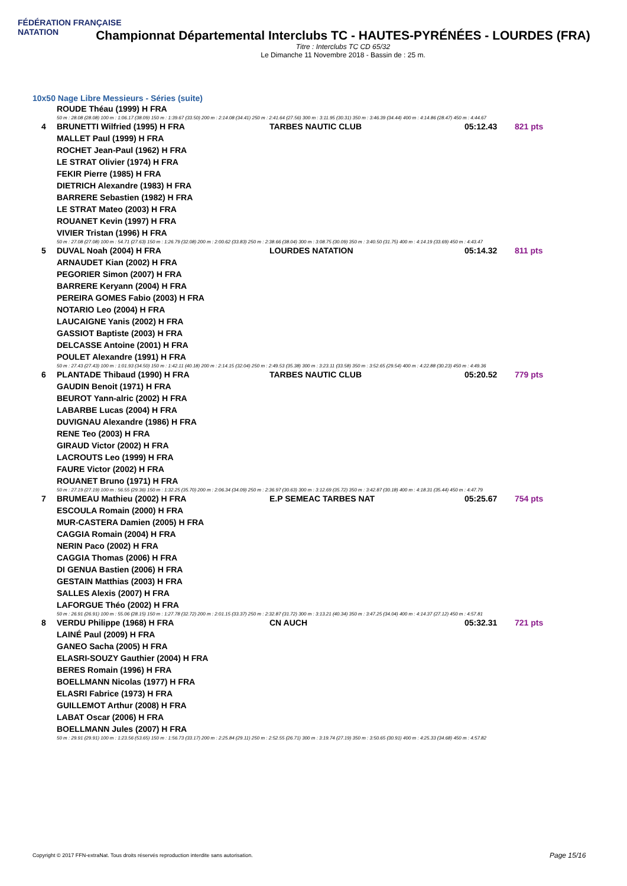FÉDÉRATION FRANÇAISE
NATATION
Championnat Départemental Interclubs TC - HAUTES-PYRÉNÉES - LOURDES (FRA)
Titre : Interclubs TC CD 65/32
Le Dimanche 11 Novembre 2018 - Bassin de : 25 m.
10x50 Nage Libre Messieurs - Séries (suite)
| | ROUDE Théau (1999) H FRA | | | |
| 50 m : 28.08 (28.08) 100 m : 1:06.17 (38.09) 150 m : 1:39.67 (33.50) 200 m : 2:14.08 (34.41) 250 m : 2:41.64 (27.56) 300 m : 3:11.95 (30.31) 350 m : 3:46.39 (34.44) 400 m : 4:14.86 (28.47) 450 m : 4:44.67 | | | | |
| 4 | BRUNETTI Wilfried (1995) H FRA | TARBES NAUTIC CLUB | 05:12.43 | 821 pts |
| | MALLET Paul (1999) H FRA | | | |
| | ROCHET Jean-Paul (1962) H FRA | | | |
| | LE STRAT Olivier (1974) H FRA | | | |
| | FEKIR Pierre (1985) H FRA | | | |
| | DIETRICH Alexandre (1983) H FRA | | | |
| | BARRERE Sebastien (1982) H FRA | | | |
| | LE STRAT Mateo (2003) H FRA | | | |
| | ROUANET Kevin (1997) H FRA | | | |
| | VIVIER Tristan (1996) H FRA | | | |
| 50 m : 27.08 (27.08) 100 m : 54.71 (27.63) 150 m : 1:26.79 (32.08) 200 m : 2:00.62 (33.83) 250 m : 2:38.66 (38.04) 300 m : 3:08.75 (30.09) 350 m : 3:40.50 (31.75) 400 m : 4:14.19 (33.69) 450 m : 4:43.47 | | | | |
| 5 | DUVAL Noah (2004) H FRA | LOURDES NATATION | 05:14.32 | 811 pts |
| | ARNAUDET Kian (2002) H FRA | | | |
| | PEGORIER Simon (2007) H FRA | | | |
| | BARRERE Keryann (2004) H FRA | | | |
| | PEREIRA GOMES Fabio (2003) H FRA | | | |
| | NOTARIO Leo (2004) H FRA | | | |
| | LAUCAIGNE Yanis (2002) H FRA | | | |
| | GASSIOT Baptiste (2003) H FRA | | | |
| | DELCASSE Antoine (2001) H FRA | | | |
| | POULET Alexandre (1991) H FRA | | | |
| 50 m : 27.43 (27.43) 100 m : 1:01.93 (34.50) 150 m : 1:42.11 (40.18) 200 m : 2:14.15 (32.04) 250 m : 2:49.53 (35.38) 300 m : 3:23.11 (33.58) 350 m : 3:52.65 (29.54) 400 m : 4:22.88 (30.23) 450 m : 4:49.36 | | | | |
| 6 | PLANTADE Thibaud (1990) H FRA | TARBES NAUTIC CLUB | 05:20.52 | 779 pts |
| | GAUDIN Benoit (1971) H FRA | | | |
| | BEUROT Yann-alric (2002) H FRA | | | |
| | LABARBE Lucas (2004) H FRA | | | |
| | DUVIGNAU Alexandre (1986) H FRA | | | |
| | RENE Teo (2003) H FRA | | | |
| | GIRAUD Victor (2002) H FRA | | | |
| | LACROUTS Leo (1999) H FRA | | | |
| | FAURE Victor (2002) H FRA | | | |
| | ROUANET Bruno (1971) H FRA | | | |
| 50 m : 27.19 (27.19) 100 m : 56.55 (29.36) 150 m : 1:32.25 (35.70) 200 m : 2:06.34 (34.09) 250 m : 2:36.97 (30.63) 300 m : 3:12.69 (35.72) 350 m : 3:42.87 (30.18) 400 m : 4:18.31 (35.44) 450 m : 4:47.79 | | | | |
| 7 | BRUMEAU Mathieu (2002) H FRA | E.P SEMEAC TARBES NAT | 05:25.67 | 754 pts |
| | ESCOULA Romain (2000) H FRA | | | |
| | MUR-CASTERA Damien (2005) H FRA | | | |
| | CAGGIA Romain (2004) H FRA | | | |
| | NERIN Paco (2002) H FRA | | | |
| | CAGGIA Thomas (2006) H FRA | | | |
| | DI GENUA Bastien (2006) H FRA | | | |
| | GESTAIN Matthias (2003) H FRA | | | |
| | SALLES Alexis (2007) H FRA | | | |
| | LAFORGUE Théo (2002) H FRA | | | |
| 50 m : 26.91 (26.91) 100 m : 55.06 (28.15) 150 m : 1:27.78 (32.72) 200 m : 2:01.15 (33.37) 250 m : 2:32.87 (31.72) 300 m : 3:13.21 (40.34) 350 m : 3:47.25 (34.04) 400 m : 4:14.37 (27.12) 450 m : 4:57.81 | | | | |
| 8 | VERDU Philippe (1968) H FRA | CN AUCH | 05:32.31 | 721 pts |
| | LAINÉ Paul (2009) H FRA | | | |
| | GANEO Sacha (2005) H FRA | | | |
| | ELASRI-SOUZY Gauthier (2004) H FRA | | | |
| | BERES Romain (1996) H FRA | | | |
| | BOELLMANN Nicolas (1977) H FRA | | | |
| | ELASRI Fabrice (1973) H FRA | | | |
| | GUILLEMOT Arthur (2008) H FRA | | | |
| | LABAT Oscar (2006) H FRA | | | |
| | BOELLMANN Jules (2007) H FRA | | | |
| 50 m : 29.91 (29.91) 100 m : 1:23.56 (53.65) 150 m : 1:56.73 (33.17) 200 m : 2:25.84 (29.11) 250 m : 2:52.55 (26.71) 300 m : 3:19.74 (27.19) 350 m : 3:50.65 (30.91) 400 m : 4:25.33 (34.68) 450 m : 4:57.82 | | | | |
Copyright © 2017 FFN-extraNat. Tous droits réservés reproduction interdite sans autorisation.
Page 15/16